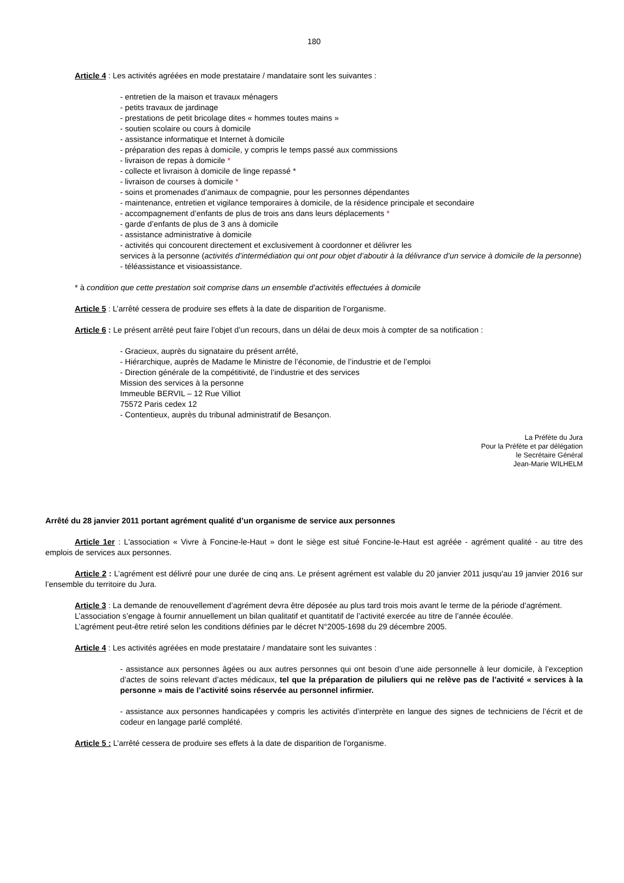180
Article 4 : Les activités agréées en mode prestataire / mandataire sont les suivantes :
- entretien de la maison et travaux ménagers
- petits travaux de jardinage
- prestations de petit bricolage dites « hommes toutes mains »
- soutien scolaire ou cours à domicile
- assistance informatique et Internet à domicile
- préparation des repas à domicile, y compris le temps passé aux commissions
- livraison de repas à domicile *
- collecte et livraison à domicile de linge repassé *
- livraison de courses à domicile *
- soins et promenades d’animaux de compagnie, pour les personnes dépendantes
- maintenance, entretien et vigilance temporaires à domicile, de la résidence principale et secondaire
- accompagnement d’enfants de plus de trois ans dans leurs déplacements *
- garde d’enfants de plus de 3 ans à domicile
- assistance administrative à domicile
- activités qui concourent directement et exclusivement à coordonner et délivrer les
services à la personne (activités d’intermédiation qui ont pour objet d’aboutir à la délivrance d’un service à domicile de la personne)
- téléassistance et visioassistance.
* à condition que cette prestation soit comprise dans un ensemble d’activités effectuées à domicile
Article 5 : L’arrêté cessera de produire ses effets à la date de disparition de l’organisme.
Article 6 : Le présent arrêté peut faire l’objet d’un recours, dans un délai de deux mois à compter de sa notification :
- Gracieux, auprès du signataire du présent arrêté,
- Hiérarchique, auprès de Madame le Ministre de l’économie, de l’industrie et de l’emploi
- Direction générale de la compétitivité, de l’industrie et des services
Mission des services à la personne
Immeuble BERVIL – 12 Rue Villiot
75572 Paris cedex 12
- Contentieux, auprès du tribunal administratif de Besançon.
La Préfète du Jura
Pour la Préfète et par délégation
le Secrétaire Général
Jean-Marie WILHELM
Arrêté du 28 janvier 2011 portant agrément qualité d’un organisme de service aux personnes
Article 1er : L'association « Vivre à Foncine-le-Haut » dont le siège est situé Foncine-le-Haut est agréée - agrément qualité - au titre des emplois de services aux personnes.
Article 2 : L’agrément est délivré pour une durée de cinq ans. Le présent agrément est valable du 20 janvier 2011 jusqu'au 19 janvier 2016 sur l’ensemble du territoire du Jura.
Article 3 : La demande de renouvellement d’agrément devra être déposée au plus tard trois mois avant le terme de la période d’agrément.
L’association s’engage à fournir annuellement un bilan qualitatif et quantitatif de l’activité exercée au titre de l’année écoulée.
L’agrément peut-être retiré selon les conditions définies par le décret N°2005-1698 du 29 décembre 2005.
Article 4 : Les activités agréées en mode prestataire / mandataire sont les suivantes :
- assistance aux personnes âgées ou aux autres personnes qui ont besoin d’une aide personnelle à leur domicile, à l’exception d’actes de soins relevant d’actes médicaux, tel que la préparation de piluliers qui ne relève pas de l’activité « services à la personne » mais de l’activité soins réservée au personnel infirmier.
- assistance aux personnes handicapées y compris les activités d’interprète en langue des signes de techniciens de l’écrit et de codeur en langage parlé complété.
Article 5 : L’arrêté cessera de produire ses effets à la date de disparition de l'organisme.